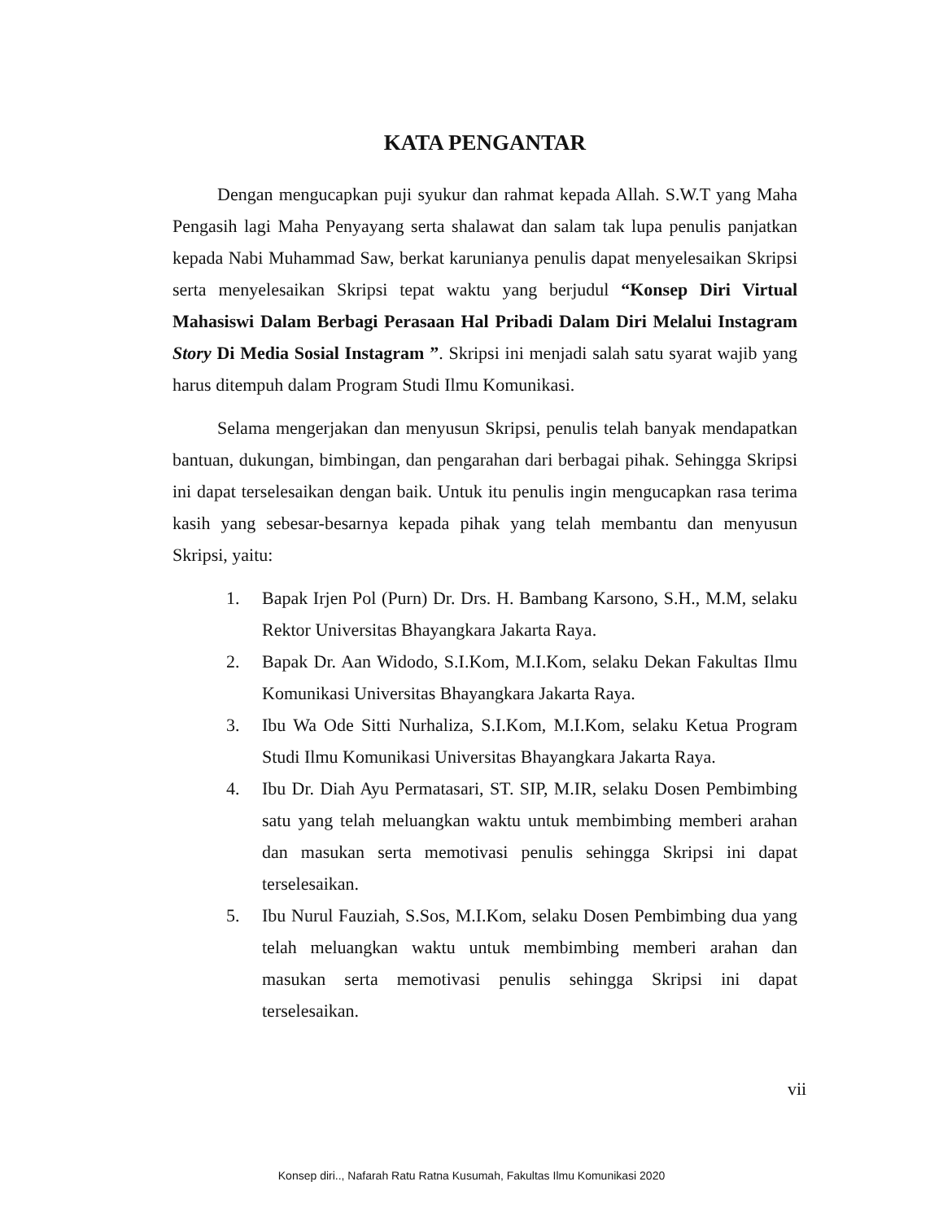KATA PENGANTAR
Dengan mengucapkan puji syukur dan rahmat kepada Allah. S.W.T yang Maha Pengasih lagi Maha Penyayang serta shalawat dan salam tak lupa penulis panjatkan kepada Nabi Muhammad Saw, berkat karunianya penulis dapat menyelesaikan Skripsi serta menyelesaikan Skripsi tepat waktu yang berjudul “Konsep Diri Virtual Mahasiswi Dalam Berbagi Perasaan Hal Pribadi Dalam Diri Melalui Instagram Story Di Media Sosial Instagram ”. Skripsi ini menjadi salah satu syarat wajib yang harus ditempuh dalam Program Studi Ilmu Komunikasi.
Selama mengerjakan dan menyusun Skripsi, penulis telah banyak mendapatkan bantuan, dukungan, bimbingan, dan pengarahan dari berbagai pihak. Sehingga Skripsi ini dapat terselesaikan dengan baik. Untuk itu penulis ingin mengucapkan rasa terima kasih yang sebesar-besarnya kepada pihak yang telah membantu dan menyusun Skripsi, yaitu:
1. Bapak Irjen Pol (Purn) Dr. Drs. H. Bambang Karsono, S.H., M.M, selaku Rektor Universitas Bhayangkara Jakarta Raya.
2. Bapak Dr. Aan Widodo, S.I.Kom, M.I.Kom, selaku Dekan Fakultas Ilmu Komunikasi Universitas Bhayangkara Jakarta Raya.
3. Ibu Wa Ode Sitti Nurhaliza, S.I.Kom, M.I.Kom, selaku Ketua Program Studi Ilmu Komunikasi Universitas Bhayangkara Jakarta Raya.
4. Ibu Dr. Diah Ayu Permatasari, ST. SIP, M.IR, selaku Dosen Pembimbing satu yang telah meluangkan waktu untuk membimbing memberi arahan dan masukan serta memotivasi penulis sehingga Skripsi ini dapat terselesaikan.
5. Ibu Nurul Fauziah, S.Sos, M.I.Kom, selaku Dosen Pembimbing dua yang telah meluangkan waktu untuk membimbing memberi arahan dan masukan serta memotivasi penulis sehingga Skripsi ini dapat terselesaikan.
vii
Konsep diri.., Nafarah Ratu Ratna Kusumah, Fakultas Ilmu Komunikasi 2020